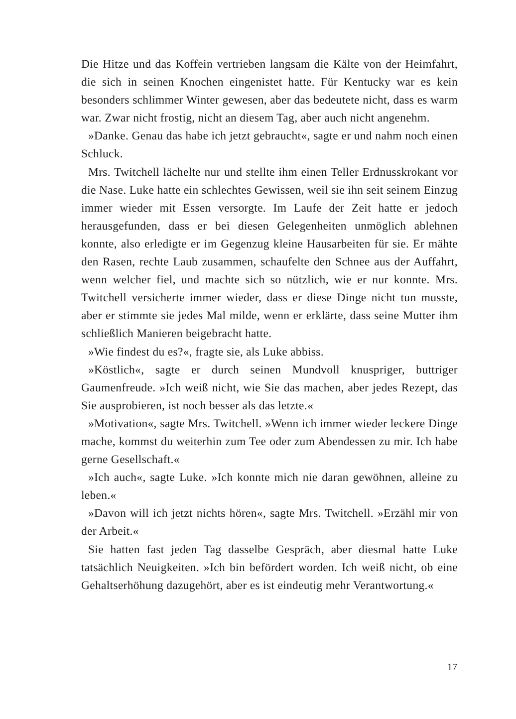Die Hitze und das Koffein vertrieben langsam die Kälte von der Heimfahrt, die sich in seinen Knochen eingenistet hatte. Für Kentucky war es kein besonders schlimmer Winter gewesen, aber das bedeutete nicht, dass es warm war. Zwar nicht frostig, nicht an diesem Tag, aber auch nicht angenehm.
»Danke. Genau das habe ich jetzt gebraucht«, sagte er und nahm noch einen Schluck.
Mrs. Twitchell lächelte nur und stellte ihm einen Teller Erdnusskrokant vor die Nase. Luke hatte ein schlechtes Gewissen, weil sie ihn seit seinem Einzug immer wieder mit Essen versorgte. Im Laufe der Zeit hatte er jedoch herausgefunden, dass er bei diesen Gelegenheiten unmöglich ablehnen konnte, also erledigte er im Gegenzug kleine Hausarbeiten für sie. Er mähte den Rasen, rechte Laub zusammen, schaufelte den Schnee aus der Auffahrt, wenn welcher fiel, und machte sich so nützlich, wie er nur konnte. Mrs. Twitchell versicherte immer wieder, dass er diese Dinge nicht tun musste, aber er stimmte sie jedes Mal milde, wenn er erklärte, dass seine Mutter ihm schließlich Manieren beigebracht hatte.
»Wie findest du es?«, fragte sie, als Luke abbiss.
»Köstlich«, sagte er durch seinen Mundvoll knuspriger, buttriger Gaumenfreude. »Ich weiß nicht, wie Sie das machen, aber jedes Rezept, das Sie ausprobieren, ist noch besser als das letzte.«
»Motivation«, sagte Mrs. Twitchell. »Wenn ich immer wieder leckere Dinge mache, kommst du weiterhin zum Tee oder zum Abendessen zu mir. Ich habe gerne Gesellschaft.«
»Ich auch«, sagte Luke. »Ich konnte mich nie daran gewöhnen, alleine zu leben.«
»Davon will ich jetzt nichts hören«, sagte Mrs. Twitchell. »Erzähl mir von der Arbeit.«
Sie hatten fast jeden Tag dasselbe Gespräch, aber diesmal hatte Luke tatsächlich Neuigkeiten. »Ich bin befördert worden. Ich weiß nicht, ob eine Gehaltserhöhung dazugehört, aber es ist eindeutig mehr Verantwortung.«
17